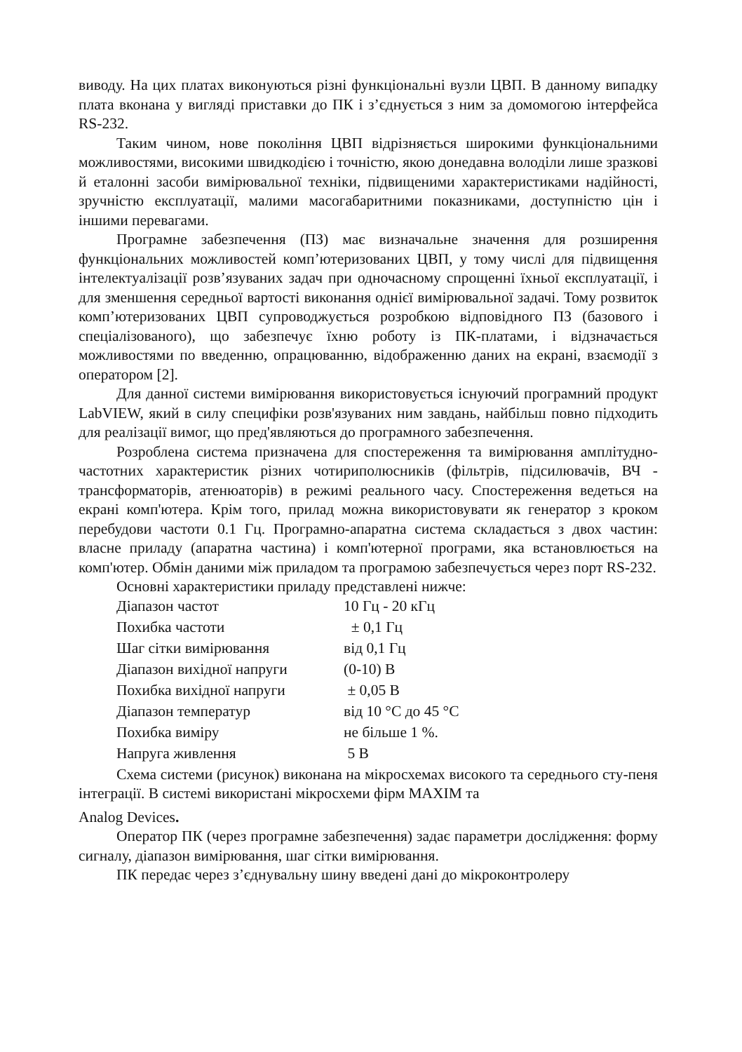виводу. На цих платах виконуються різні функціональні вузли ЦВП. В данному випадку плата вконана у вигляді приставки до ПК і з’єднується з ним за домомогою інтерфейса RS-232.
Таким чином, нове покоління ЦВП відрізняється широкими функціональними можливостями, високими швидкодією і точністю, якою донедавна володіли лише зразкові й еталонні засоби вимірювальної техніки, підвищеними характеристиками надійності, зручністю експлуатації, малими масогабаритними показниками, доступністю цін і іншими перевагами.
Програмне забезпечення (ПЗ) має визначальне значення для розширення функціональних можливостей комп’ютеризованих ЦВП, у тому числі для підвищення інтелектуалізації розв’язуваних задач при одночасному спрощенні їхньої експлуатації, і для зменшення середньої вартості виконання однієї вимірювальної задачі. Тому розвиток комп’ютеризованих ЦВП супроводжується розробкою відповідного ПЗ (базового і спеціалізованого), що забезпечує їхню роботу із ПК-платами, і відзначається можливостями по введенню, опрацюванню, відображенню даних на екрані, взаємодії з оператором [2].
Для данної системи вимірювання використовується існуючий програмний продукт LabVIEW, який в силу специфіки розв'язуваних ним завдань, найбільш повно підходить для реалізації вимог, що пред'являються до програмного забезпечення.
Розроблена система призначена для спостереження та вимірювання амплітудно-частотних характеристик різних чотириполюсників (фільтрів, підсилювачів, ВЧ - трансформаторів, атенюаторів) в режимі реального часу. Спостереження ведеться на екрані комп'ютера. Крім того, прилад можна використовувати як генератор з кроком перебудови частоти 0.1 Гц. Програмно-апаратна система складається з двох частин: власне приладу (апаратна частина) і комп'ютерної програми, яка встановлюється на комп'ютер. Обмін даними між приладом та програмою забезпечується через порт RS-232.
Основні характеристики приладу представлені нижче:
| Діапазон частот | 10 Гц - 20 кГц |
| Похибка частоти | ± 0,1 Гц |
| Шаг сітки вимірювання | від 0,1 Гц |
| Діапазон вихідної напруги | (0-10) В |
| Похибка вихідної напруги | ± 0,05 В |
| Діапазон температур | від 10 °С до 45 °С |
| Похибка виміру | не більше 1 %. |
| Напруга живлення | 5 В |
Схема системи (рисунок) виконана на мікросхемах високого та середнього сту-пеня інтеграції. В системі використані мікросхеми фірм MAXIM та
Analog Devices.
Оператор ПК (через програмне забезпечення) задає параметри дослідження: форму сигналу, діапазон вимірювання, шаг сітки вимірювання.
ПК передає через з’єднувальну шину введені дані до мікроконтролеру